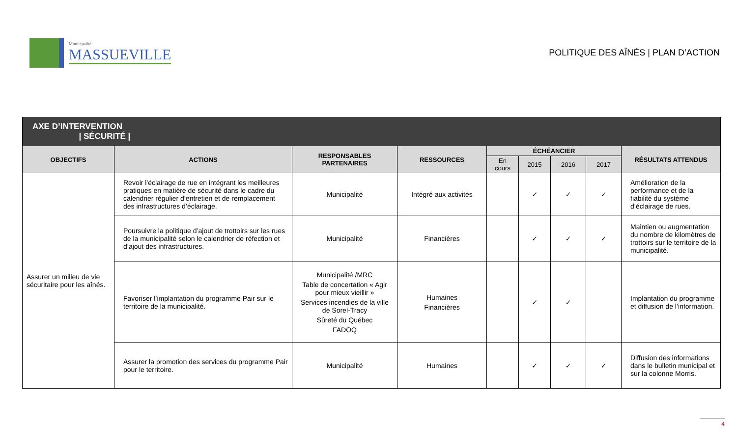Municipalité
MASSUEVILLE
POLITIQUE DES AÎNÉS | PLAN D’ACTION
| AXE D’INTERVENTION / SÉCURITÉ / | | | | | | | | |
| OBJECTIFS | ACTIONS | RESPONSABLES PARTENAIRES | RESSOURCES | ÉCHÉANCIER | | | | RÉSULTATS ATTENDUS |
| | | | | En cours | 2015 | 2016 | 2017 | |
| Assurer un milieu de vie sécuritaire pour les aînés. | Revoir l'éclairage de rue en intégrant les meilleures pratiques en matière de sécurité dans le cadre du calendrier régulier d’entretien et de remplacement des infrastructures d’éclairage. | Municipalité | Intégré aux activités | | ✓ | ✓ | ✓ | Amélioration de la performance et de la fiabilité du système d’éclairage de rues. |
| | Poursuivre la politique d’ajout de trottoirs sur les rues de la municipalité selon le calendrier de réfection et d’ajout des infrastructures. | Municipalité | Financières | | ✓ | ✓ | ✓ | Maintien ou augmentation du nombre de kilomètres de trottoirs sur le territoire de la municipalité. |
| | Favoriser l’implantation du programme Pair sur le territoire de la municipalité. | Municipalité /MRC Table de concertation « Agir pour mieux vieillir » Services incendies de la ville de Sorel-Tracy Sûreté du Québec FADOQ | Humaines Financières | | ✓ | ✓ | | Implantation du programme et diffusion de l’information. |
| | Assurer la promotion des services du programme Pair pour le territoire. | Municipalité | Humaines | | ✓ | ✓ | ✓ | Diffusion des informations dans le bulletin municipal et sur la colonne Morris. |
4